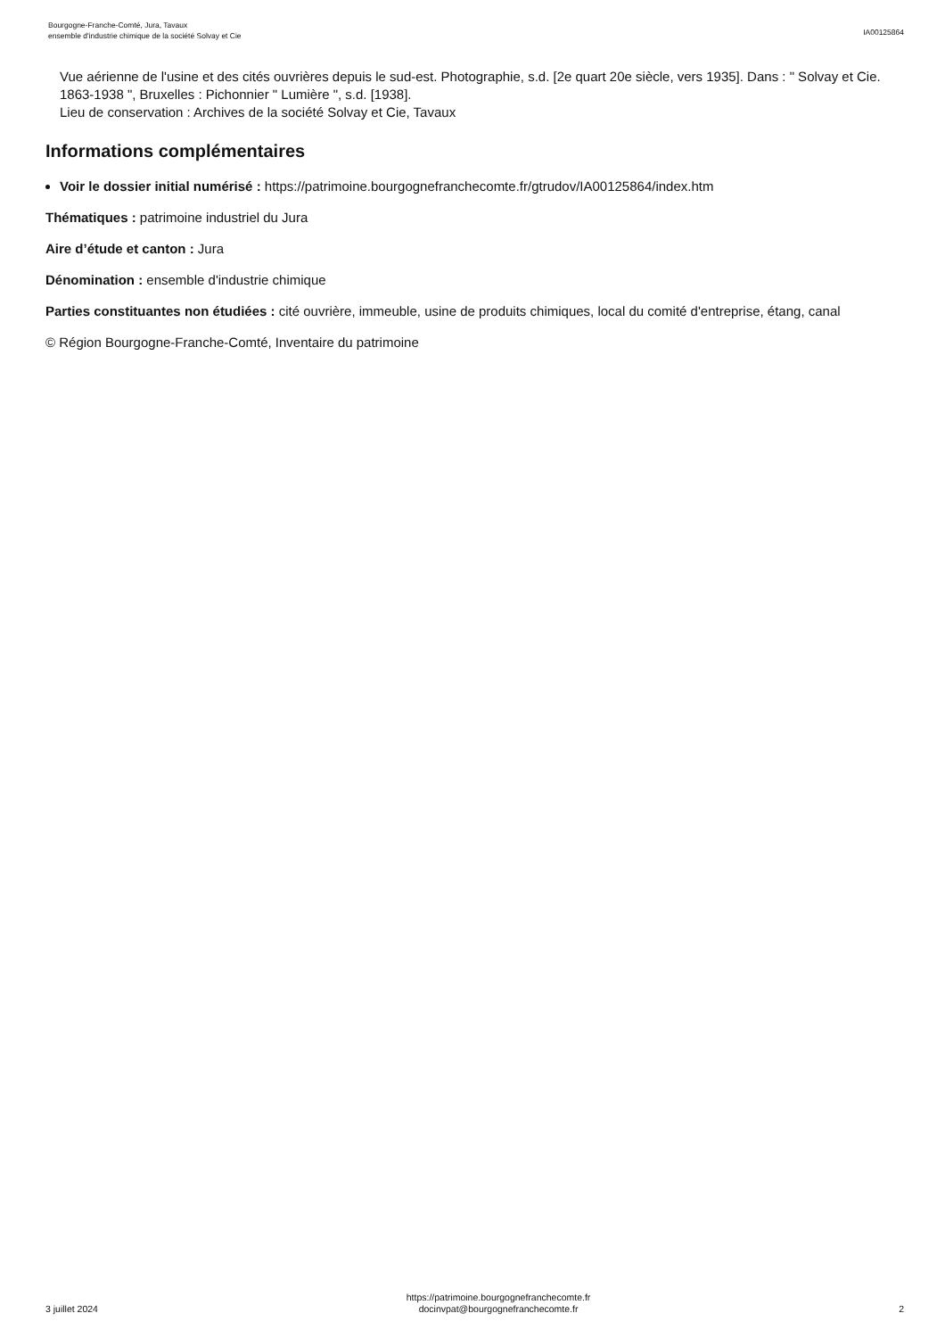Bourgogne-Franche-Comté, Jura, Tavaux
ensemble d'industrie chimique de la société Solvay et Cie
IA00125864
Vue aérienne de l'usine et des cités ouvrières depuis le sud-est. Photographie, s.d. [2e quart 20e siècle, vers 1935]. Dans : " Solvay et Cie. 1863-1938 ", Bruxelles : Pichonnier " Lumière ", s.d. [1938].
Lieu de conservation : Archives de la société Solvay et Cie, Tavaux
Informations complémentaires
Voir le dossier initial numérisé : https://patrimoine.bourgognefranchecomte.fr/gtrudov/IA00125864/index.htm
Thématiques : patrimoine industriel du Jura
Aire d’étude et canton : Jura
Dénomination : ensemble d'industrie chimique
Parties constituantes non étudiées : cité ouvrière, immeuble, usine de produits chimiques, local du comité d'entreprise, étang, canal
© Région Bourgogne-Franche-Comté, Inventaire du patrimoine
3 juillet 2024
https://patrimoine.bourgognefranchecomte.fr
docinvpat@bourgognefranchecomte.fr
2